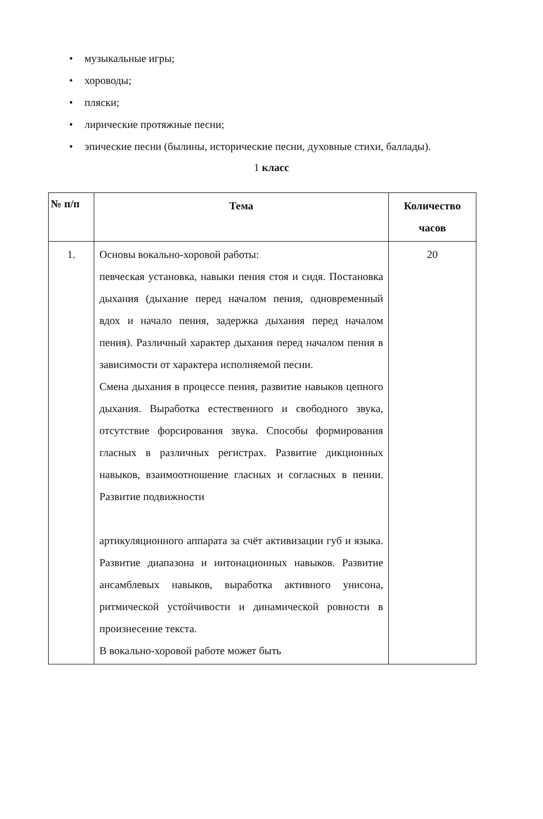• музыкальные игры;
• хороводы;
• пляски;
• лирические протяжные песни;
• эпические песни (былины, исторические песни, духовные стихи, баллады).
1 класс
| № п/п | Тема | Количество часов |
| --- | --- | --- |
| 1. | Основы вокально-хоровой работы: певческая установка, навыки пения стоя и сидя. Постановка дыхания (дыхание перед началом пения, одновременный вдох и начало пения, задержка дыхания перед началом пения). Различный характер дыхания перед началом пения в зависимости от характера исполняемой песни. Смена дыхания в процессе пения, развитие навыков цепного дыхания. Выработка естественного и свободного звука, отсутствие форсирования звука. Способы формирования гласных в различных регистрах. Развитие дикционных навыков, взаимоотношение гласных и согласных в пении. Развитие подвижности артикуляционного аппарата за счёт активизации губ и языка. Развитие диапазона и интонационных навыков. Развитие ансамблевых навыков, выработка активного унисона, ритмической устойчивости и динамической ровности в произнесение текста. В вокально-хоровой работе может быть | 20 |